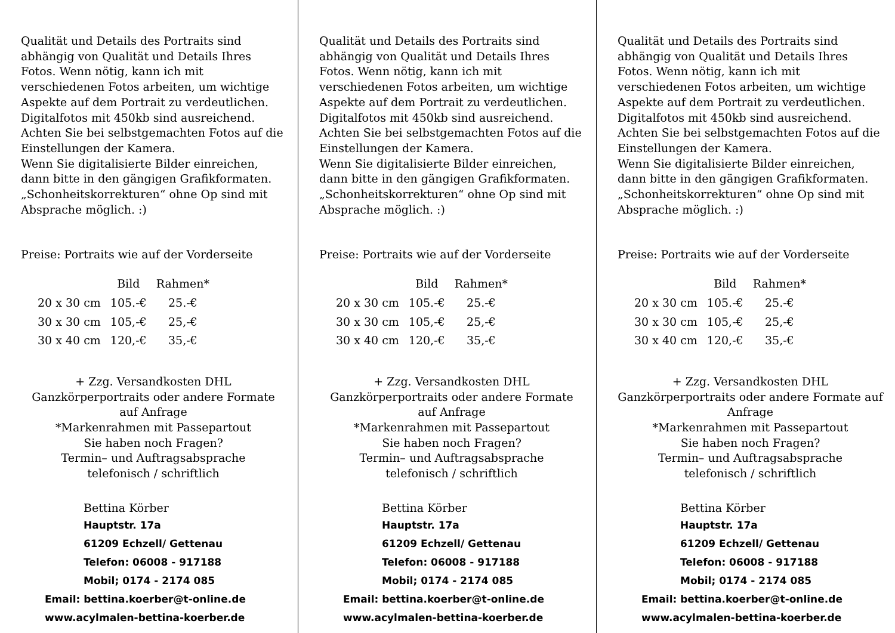Qualität und Details des Portraits sind abhängig von Qualität und Details Ihres Fotos. Wenn nötig, kann ich mit verschiedenen Fotos arbeiten, um wichtige Aspekte auf dem Portrait zu verdeutlichen.
Digitalfotos mit 450kb sind ausreichend. Achten Sie bei selbstgemachten Fotos auf die Einstellungen der Kamera.
Wenn Sie digitalisierte Bilder einreichen, dann bitte in den gängigen Grafikformaten.
„Schonheitskorrekturen“ ohne Op sind mit Absprache möglich. :)
Preise: Portraits wie auf der Vorderseite
| | Bild | Rahmen* |
| --- | --- | --- |
| 20 x 30 cm | 105.-€ | 25.-€ |
| 30 x 30 cm | 105,-€ | 25,-€ |
| 30 x 40 cm | 120,-€ | 35,-€ |
+ Zzg. Versandkosten DHL
Ganzkörperportraits oder andere Formate auf Anfrage
*Markenrahmen mit Passepartout
Sie haben noch Fragen?
Termin– und Auftragsabsprache
telefonisch / schriftlich
Bettina Körber
Hauptstr. 17a
61209 Echzell/ Gettenau
Telefon: 06008 - 917188
Mobil; 0174 - 2174 085
Email: bettina.koerber@t-online.de
www.acylmalen-bettina-koerber.de
Qualität und Details des Portraits sind abhängig von Qualität und Details Ihres Fotos. Wenn nötig, kann ich mit verschiedenen Fotos arbeiten, um wichtige Aspekte auf dem Portrait zu verdeutlichen.
Digitalfotos mit 450kb sind ausreichend. Achten Sie bei selbstgemachten Fotos auf die Einstellungen der Kamera.
Wenn Sie digitalisierte Bilder einreichen, dann bitte in den gängigen Grafikformaten.
„Schonheitskorrekturen“ ohne Op sind mit Absprache möglich. :)
Preise: Portraits wie auf der Vorderseite
| | Bild | Rahmen* |
| --- | --- | --- |
| 20 x 30 cm | 105.-€ | 25.-€ |
| 30 x 30 cm | 105,-€ | 25,-€ |
| 30 x 40 cm | 120,-€ | 35,-€ |
+ Zzg. Versandkosten DHL
Ganzkörperportraits oder andere Formate auf Anfrage
*Markenrahmen mit Passepartout
Sie haben noch Fragen?
Termin– und Auftragsabsprache
telefonisch / schriftlich
Bettina Körber
Hauptstr. 17a
61209 Echzell/ Gettenau
Telefon: 06008 - 917188
Mobil; 0174 - 2174 085
Email: bettina.koerber@t-online.de
www.acylmalen-bettina-koerber.de
Qualität und Details des Portraits sind abhängig von Qualität und Details Ihres Fotos. Wenn nötig, kann ich mit verschiedenen Fotos arbeiten, um wichtige Aspekte auf dem Portrait zu verdeutlichen.
Digitalfotos mit 450kb sind ausreichend. Achten Sie bei selbstgemachten Fotos auf die Einstellungen der Kamera.
Wenn Sie digitalisierte Bilder einreichen, dann bitte in den gängigen Grafikformaten.
„Schonheitskorrekturen“ ohne Op sind mit Absprache möglich. :)
Preise: Portraits wie auf der Vorderseite
| | Bild | Rahmen* |
| --- | --- | --- |
| 20 x 30 cm | 105.-€ | 25.-€ |
| 30 x 30 cm | 105,-€ | 25,-€ |
| 30 x 40 cm | 120,-€ | 35,-€ |
+ Zzg. Versandkosten DHL
Ganzkörperportraits oder andere Formate auf Anfrage
*Markenrahmen mit Passepartout
Sie haben noch Fragen?
Termin– und Auftragsabsprache
telefonisch / schriftlich
Bettina Körber
Hauptstr. 17a
61209 Echzell/ Gettenau
Telefon: 06008 - 917188
Mobil; 0174 - 2174 085
Email: bettina.koerber@t-online.de
www.acylmalen-bettina-koerber.de